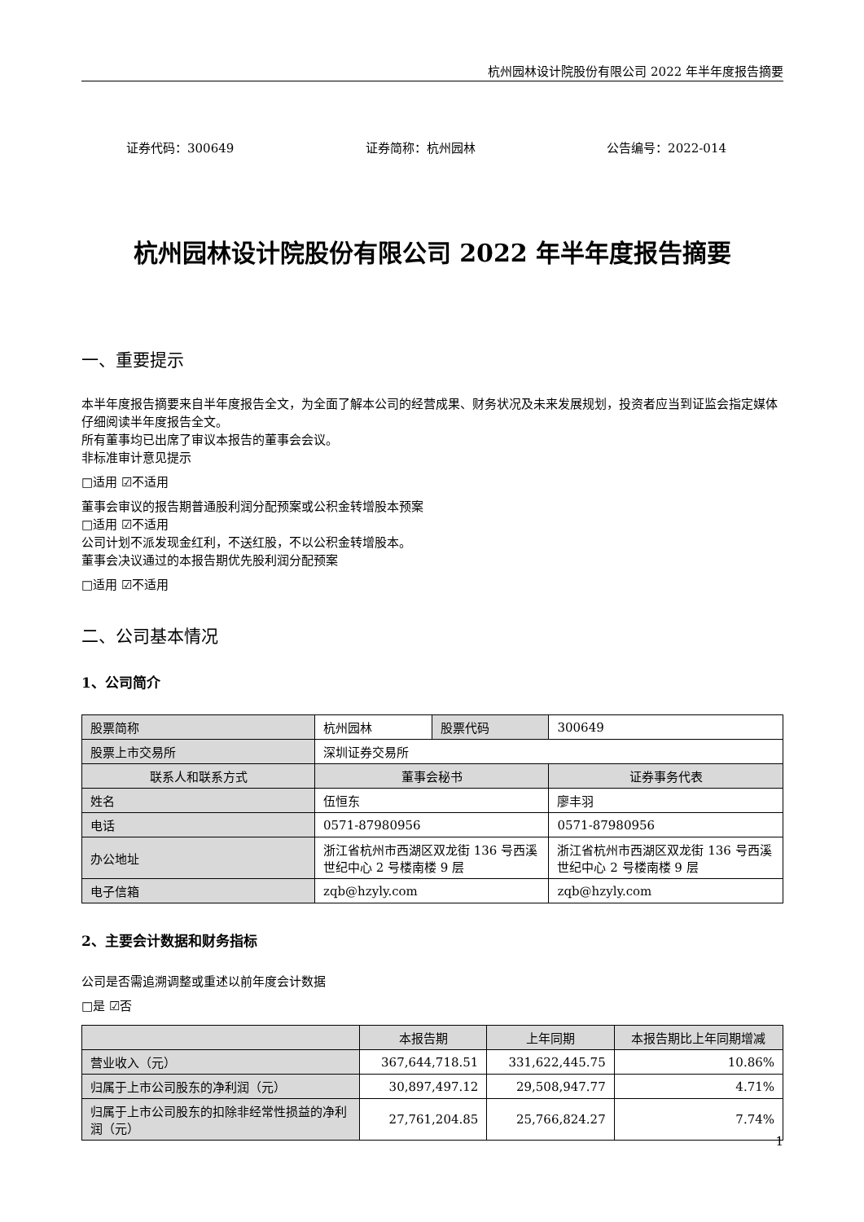杭州园林设计院股份有限公司 2022 年半年度报告摘要
证券代码：300649 证券简称：杭州园林 公告编号：2022-014
杭州园林设计院股份有限公司 2022 年半年度报告摘要
一、重要提示
本半年度报告摘要来自半年度报告全文，为全面了解本公司的经营成果、财务状况及未来发展规划，投资者应当到证监会指定媒体仔细阅读半年度报告全文。
所有董事均已出席了审议本报告的董事会会议。
非标准审计意见提示
□适用 ☑不适用
董事会审议的报告期普通股利润分配预案或公积金转增股本预案
□适用 ☑不适用
公司计划不派发现金红利，不送红股，不以公积金转增股本。
董事会决议通过的本报告期优先股利润分配预案
□适用 ☑不适用
二、公司基本情况
1、公司简介
| 股票简称 | 杭州园林 | 股票代码 | 300649 |
| 股票上市交易所 | 深圳证券交易所 | | |
| 联系人和联系方式 | 董事会秘书 | | 证券事务代表 |
| 姓名 | 伍恒东 | | 廖丰羽 |
| 电话 | 0571-87980956 | | 0571-87980956 |
| 办公地址 | 浙江省杭州市西湖区双龙街 136 号西溪世纪中心 2 号楼南楼 9 层 | | 浙江省杭州市西湖区双龙街 136 号西溪世纪中心 2 号楼南楼 9 层 |
| 电子信箱 | zqb@hzyly.com | | zqb@hzyly.com |
2、主要会计数据和财务指标
公司是否需追溯调整或重述以前年度会计数据
□是 ☑否
| | 本报告期 | 上年同期 | 本报告期比上年同期增减 |
| --- | --- | --- | --- |
| 营业收入（元） | 367,644,718.51 | 331,622,445.75 | 10.86% |
| 归属于上市公司股东的净利润（元） | 30,897,497.12 | 29,508,947.77 | 4.71% |
| 归属于上市公司股东的扣除非经常性损益的净利润（元） | 27,761,204.85 | 25,766,824.27 | 7.74% |
1